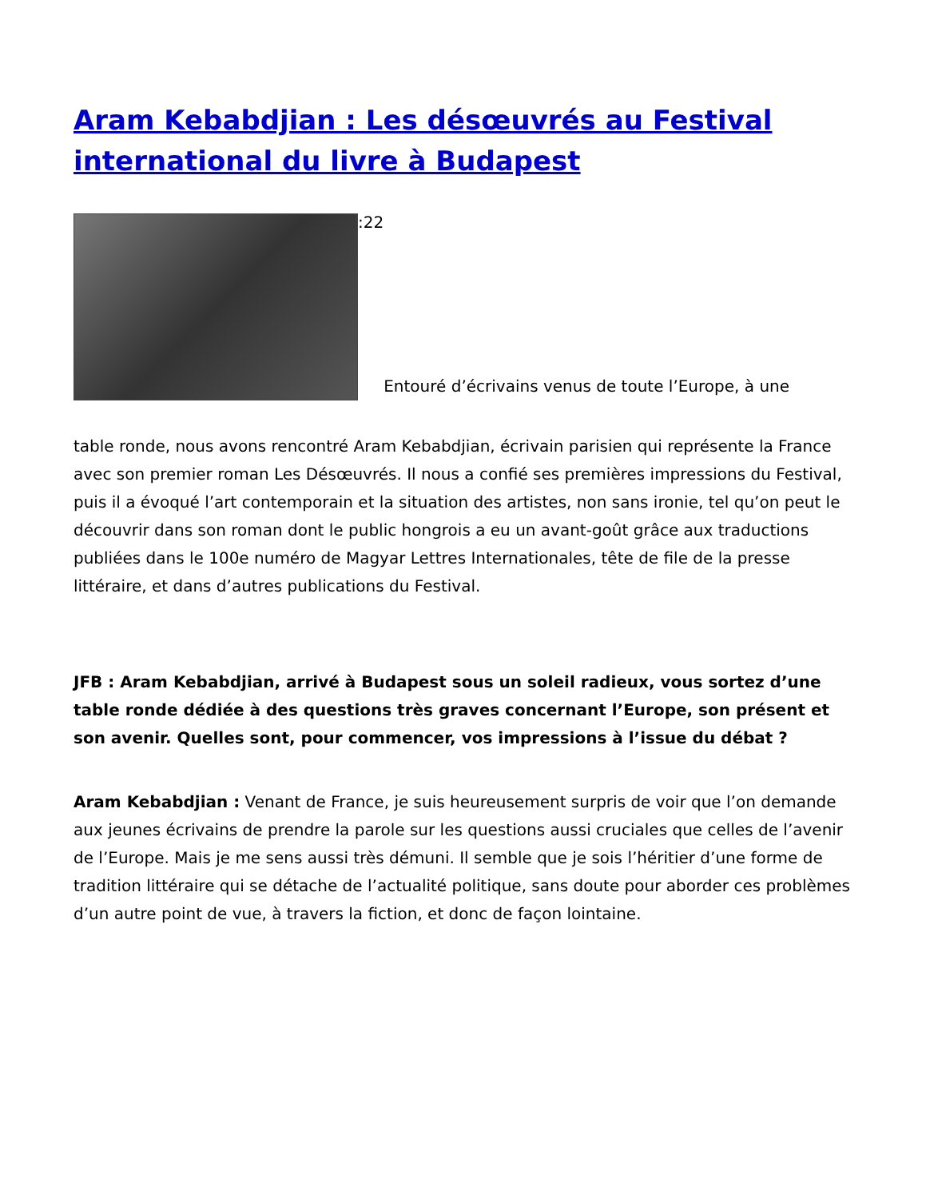Aram Kebabdjian : Les désœuvrés au Festival international du livre à Budapest
:22 Entouré d’écrivains venus de toute l’Europe, à une
table ronde, nous avons rencontré Aram Kebabdjian, écrivain parisien qui représente la France avec son premier roman Les Désœuvrés. Il nous a confié ses premières impressions du Festival, puis il a évoqué l’art contemporain et la situation des artistes, non sans ironie, tel qu’on peut le découvrir dans son roman dont le public hongrois a eu un avant-goût grâce aux traductions publiées dans le 100e numéro de Magyar Lettres Internationales, tête de file de la presse littéraire, et dans d’autres publications du Festival.
JFB : Aram Kebabdjian, arrivé à Budapest sous un soleil radieux, vous sortez d’une table ronde dédiée à des questions très graves concernant l’Europe, son présent et son avenir. Quelles sont, pour commencer, vos impressions à l’issue du débat ?
Aram Kebabdjian : Venant de France, je suis heureusement surpris de voir que l’on demande aux jeunes écrivains de prendre la parole sur les questions aussi cruciales que celles de l’avenir de l’Europe. Mais je me sens aussi très démuni. Il semble que je sois l’héritier d’une forme de tradition littéraire qui se détache de l’actualité politique, sans doute pour aborder ces problèmes d’un autre point de vue, à travers la fiction, et donc de façon lointaine.